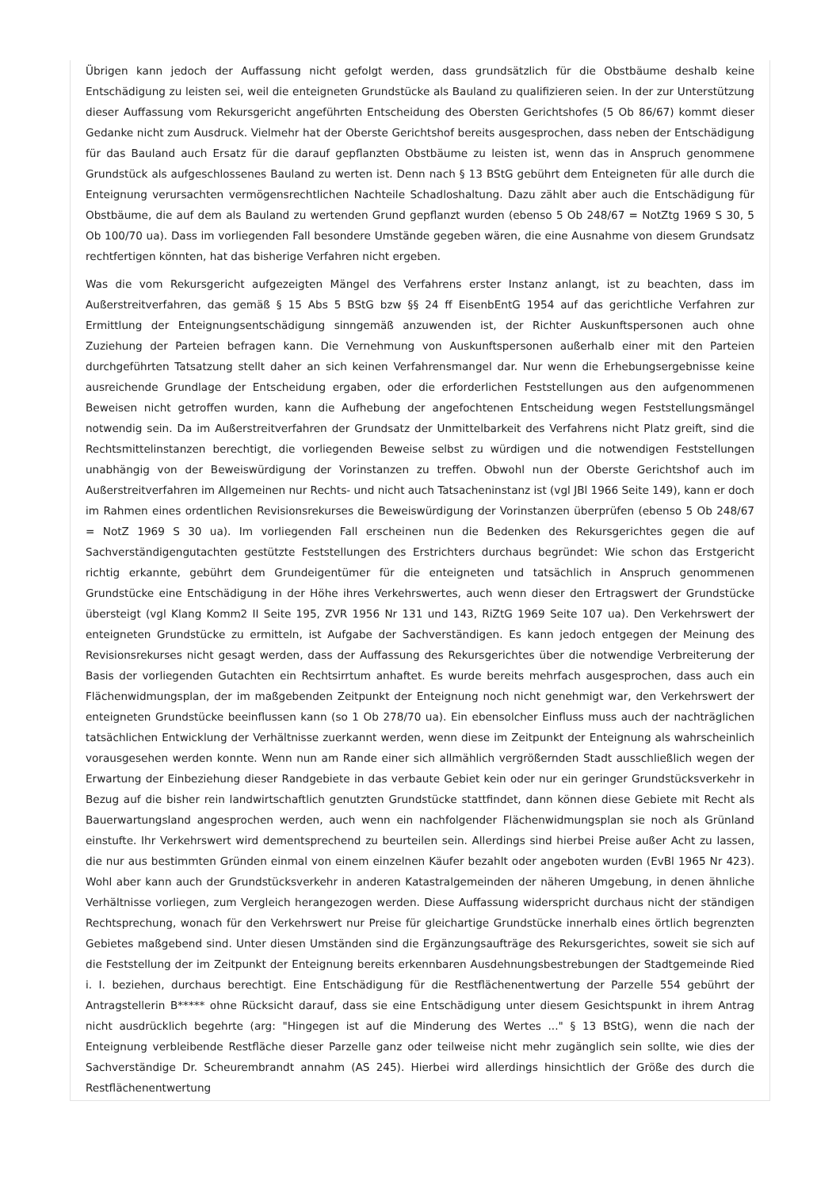Übrigen kann jedoch der Auffassung nicht gefolgt werden, dass grundsätzlich für die Obstbäume deshalb keine Entschädigung zu leisten sei, weil die enteigneten Grundstücke als Bauland zu qualifizieren seien. In der zur Unterstützung dieser Auffassung vom Rekursgericht angeführten Entscheidung des Obersten Gerichtshofes (5 Ob 86/67) kommt dieser Gedanke nicht zum Ausdruck. Vielmehr hat der Oberste Gerichtshof bereits ausgesprochen, dass neben der Entschädigung für das Bauland auch Ersatz für die darauf gepflanzten Obstbäume zu leisten ist, wenn das in Anspruch genommene Grundstück als aufgeschlossenes Bauland zu werten ist. Denn nach § 13 BStG gebührt dem Enteigneten für alle durch die Enteignung verursachten vermögensrechtlichen Nachteile Schadloshaltung. Dazu zählt aber auch die Entschädigung für Obstbäume, die auf dem als Bauland zu wertenden Grund gepflanzt wurden (ebenso 5 Ob 248/67 = NotZtg 1969 S 30, 5 Ob 100/70 ua). Dass im vorliegenden Fall besondere Umstände gegeben wären, die eine Ausnahme von diesem Grundsatz rechtfertigen könnten, hat das bisherige Verfahren nicht ergeben.
Was die vom Rekursgericht aufgezeigten Mängel des Verfahrens erster Instanz anlangt, ist zu beachten, dass im Außerstreitverfahren, das gemäß § 15 Abs 5 BStG bzw §§ 24 ff EisenbEntG 1954 auf das gerichtliche Verfahren zur Ermittlung der Enteignungsentschädigung sinngemäß anzuwenden ist, der Richter Auskunftspersonen auch ohne Zuziehung der Parteien befragen kann. Die Vernehmung von Auskunftspersonen außerhalb einer mit den Parteien durchgeführten Tatsatzung stellt daher an sich keinen Verfahrensmangel dar. Nur wenn die Erhebungsergebnisse keine ausreichende Grundlage der Entscheidung ergaben, oder die erforderlichen Feststellungen aus den aufgenommenen Beweisen nicht getroffen wurden, kann die Aufhebung der angefochtenen Entscheidung wegen Feststellungsmängel notwendig sein. Da im Außerstreitverfahren der Grundsatz der Unmittelbarkeit des Verfahrens nicht Platz greift, sind die Rechtsmittelinstanzen berechtigt, die vorliegenden Beweise selbst zu würdigen und die notwendigen Feststellungen unabhängig von der Beweiswürdigung der Vorinstanzen zu treffen. Obwohl nun der Oberste Gerichtshof auch im Außerstreitverfahren im Allgemeinen nur Rechts- und nicht auch Tatsacheninstanz ist (vgl JBl 1966 Seite 149), kann er doch im Rahmen eines ordentlichen Revisionsrekurses die Beweiswürdigung der Vorinstanzen überprüfen (ebenso 5 Ob 248/67 = NotZ 1969 S 30 ua). Im vorliegenden Fall erscheinen nun die Bedenken des Rekursgerichtes gegen die auf Sachverständigengutachten gestützte Feststellungen des Erstrichters durchaus begründet: Wie schon das Erstgericht richtig erkannte, gebührt dem Grundeigentümer für die enteigneten und tatsächlich in Anspruch genommenen Grundstücke eine Entschädigung in der Höhe ihres Verkehrswertes, auch wenn dieser den Ertragswert der Grundstücke übersteigt (vgl Klang Komm2 II Seite 195, ZVR 1956 Nr 131 und 143, RiZtG 1969 Seite 107 ua). Den Verkehrswert der enteigneten Grundstücke zu ermitteln, ist Aufgabe der Sachverständigen. Es kann jedoch entgegen der Meinung des Revisionsrekurses nicht gesagt werden, dass der Auffassung des Rekursgerichtes über die notwendige Verbreiterung der Basis der vorliegenden Gutachten ein Rechtsirrtum anhaftet. Es wurde bereits mehrfach ausgesprochen, dass auch ein Flächenwidmungsplan, der im maßgebenden Zeitpunkt der Enteignung noch nicht genehmigt war, den Verkehrswert der enteigneten Grundstücke beeinflussen kann (so 1 Ob 278/70 ua). Ein ebensolcher Einfluss muss auch der nachträglichen tatsächlichen Entwicklung der Verhältnisse zuerkannt werden, wenn diese im Zeitpunkt der Enteignung als wahrscheinlich vorausgesehen werden konnte. Wenn nun am Rande einer sich allmählich vergrößernden Stadt ausschließlich wegen der Erwartung der Einbeziehung dieser Randgebiete in das verbaute Gebiet kein oder nur ein geringer Grundstücksverkehr in Bezug auf die bisher rein landwirtschaftlich genutzten Grundstücke stattfindet, dann können diese Gebiete mit Recht als Bauerwartungsland angesprochen werden, auch wenn ein nachfolgender Flächenwidmungsplan sie noch als Grünland einstufte. Ihr Verkehrswert wird dementsprechend zu beurteilen sein. Allerdings sind hierbei Preise außer Acht zu lassen, die nur aus bestimmten Gründen einmal von einem einzelnen Käufer bezahlt oder angeboten wurden (EvBl 1965 Nr 423). Wohl aber kann auch der Grundstücksverkehr in anderen Katastralgemeinden der näheren Umgebung, in denen ähnliche Verhältnisse vorliegen, zum Vergleich herangezogen werden. Diese Auffassung widerspricht durchaus nicht der ständigen Rechtsprechung, wonach für den Verkehrswert nur Preise für gleichartige Grundstücke innerhalb eines örtlich begrenzten Gebietes maßgebend sind. Unter diesen Umständen sind die Ergänzungsaufträge des Rekursgerichtes, soweit sie sich auf die Feststellung der im Zeitpunkt der Enteignung bereits erkennbaren Ausdehnungsbestrebungen der Stadtgemeinde Ried i. I. beziehen, durchaus berechtigt. Eine Entschädigung für die Restflächenentwertung der Parzelle 554 gebührt der Antragstellerin B***** ohne Rücksicht darauf, dass sie eine Entschädigung unter diesem Gesichtspunkt in ihrem Antrag nicht ausdrücklich begehrte (arg: "Hingegen ist auf die Minderung des Wertes ..." § 13 BStG), wenn die nach der Enteignung verbleibende Restfläche dieser Parzelle ganz oder teilweise nicht mehr zugänglich sein sollte, wie dies der Sachverständige Dr. Scheurembrandt annahm (AS 245). Hierbei wird allerdings hinsichtlich der Größe des durch die Restflächenentwertung